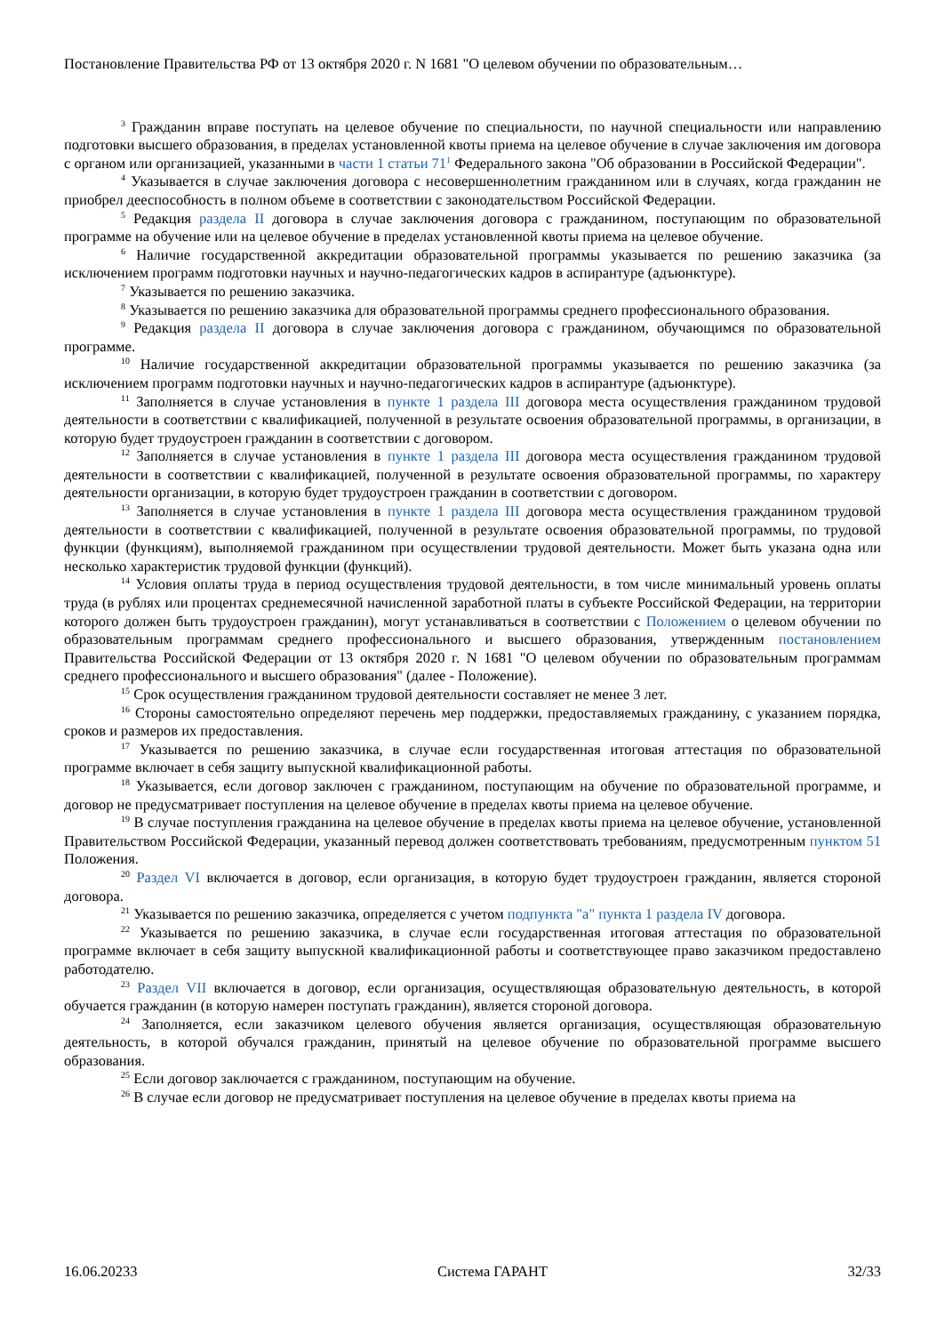Постановление Правительства РФ от 13 октября 2020 г. N 1681 "О целевом обучении по образовательным…
<sup>3</sup> Гражданин вправе поступать на целевое обучение по специальности, по научной специальности или направлению подготовки высшего образования, в пределах установленной квоты приема на целевое обучение в случае заключения им договора с органом или организацией, указанными в части 1 статьи 71<sup>1</sup> Федерального закона "Об образовании в Российской Федерации".
<sup>4</sup> Указывается в случае заключения договора с несовершеннолетним гражданином или в случаях, когда гражданин не приобрел дееспособность в полном объеме в соответствии с законодательством Российской Федерации.
<sup>5</sup> Редакция раздела II договора в случае заключения договора с гражданином, поступающим по образовательной программе на обучение или на целевое обучение в пределах установленной квоты приема на целевое обучение.
<sup>6</sup> Наличие государственной аккредитации образовательной программы указывается по решению заказчика (за исключением программ подготовки научных и научно-педагогических кадров в аспирантуре (адъюнктуре).
<sup>7</sup> Указывается по решению заказчика.
<sup>8</sup> Указывается по решению заказчика для образовательной программы среднего профессионального образования.
<sup>9</sup> Редакция раздела II договора в случае заключения договора с гражданином, обучающимся по образовательной программе.
<sup>10</sup> Наличие государственной аккредитации образовательной программы указывается по решению заказчика (за исключением программ подготовки научных и научно-педагогических кадров в аспирантуре (адъюнктуре).
<sup>11</sup> Заполняется в случае установления в пункте 1 раздела III договора места осуществления гражданином трудовой деятельности в соответствии с квалификацией, полученной в результате освоения образовательной программы, в организации, в которую будет трудоустроен гражданин в соответствии с договором.
<sup>12</sup> Заполняется в случае установления в пункте 1 раздела III договора места осуществления гражданином трудовой деятельности в соответствии с квалификацией, полученной в результате освоения образовательной программы, по характеру деятельности организации, в которую будет трудоустроен гражданин в соответствии с договором.
<sup>13</sup> Заполняется в случае установления в пункте 1 раздела III договора места осуществления гражданином трудовой деятельности в соответствии с квалификацией, полученной в результате освоения образовательной программы, по трудовой функции (функциям), выполняемой гражданином при осуществлении трудовой деятельности. Может быть указана одна или несколько характеристик трудовой функции (функций).
<sup>14</sup> Условия оплаты труда в период осуществления трудовой деятельности, в том числе минимальный уровень оплаты труда (в рублях или процентах среднемесячной начисленной заработной платы в субъекте Российской Федерации, на территории которого должен быть трудоустроен гражданин), могут устанавливаться в соответствии с Положением о целевом обучении по образовательным программам среднего профессионального и высшего образования, утвержденным постановлением Правительства Российской Федерации от 13 октября 2020 г. N 1681 "О целевом обучении по образовательным программам среднего профессионального и высшего образования" (далее - Положение).
<sup>15</sup> Срок осуществления гражданином трудовой деятельности составляет не менее 3 лет.
<sup>16</sup> Стороны самостоятельно определяют перечень мер поддержки, предоставляемых гражданину, с указанием порядка, сроков и размеров их предоставления.
<sup>17</sup> Указывается по решению заказчика, в случае если государственная итоговая аттестация по образовательной программе включает в себя защиту выпускной квалификационной работы.
<sup>18</sup> Указывается, если договор заключен с гражданином, поступающим на обучение по образовательной программе, и договор не предусматривает поступления на целевое обучение в пределах квоты приема на целевое обучение.
<sup>19</sup> В случае поступления гражданина на целевое обучение в пределах квоты приема на целевое обучение, установленной Правительством Российской Федерации, указанный перевод должен соответствовать требованиям, предусмотренным пунктом 51 Положения.
<sup>20</sup> Раздел VI включается в договор, если организация, в которую будет трудоустроен гражданин, является стороной договора.
<sup>21</sup> Указывается по решению заказчика, определяется с учетом подпункта "а" пункта 1 раздела IV договора.
<sup>22</sup> Указывается по решению заказчика, в случае если государственная итоговая аттестация по образовательной программе включает в себя защиту выпускной квалификационной работы и соответствующее право заказчиком предоставлено работодателю.
<sup>23</sup> Раздел VII включается в договор, если организация, осуществляющая образовательную деятельность, в которой обучается гражданин (в которую намерен поступать гражданин), является стороной договора.
<sup>24</sup> Заполняется, если заказчиком целевого обучения является организация, осуществляющая образовательную деятельность, в которой обучался гражданин, принятый на целевое обучение по образовательной программе высшего образования.
<sup>25</sup> Если договор заключается с гражданином, поступающим на обучение.
<sup>26</sup> В случае если договор не предусматривает поступления на целевое обучение в пределах квоты приема на
16.06.20233 Система ГАРАНТ 32/33